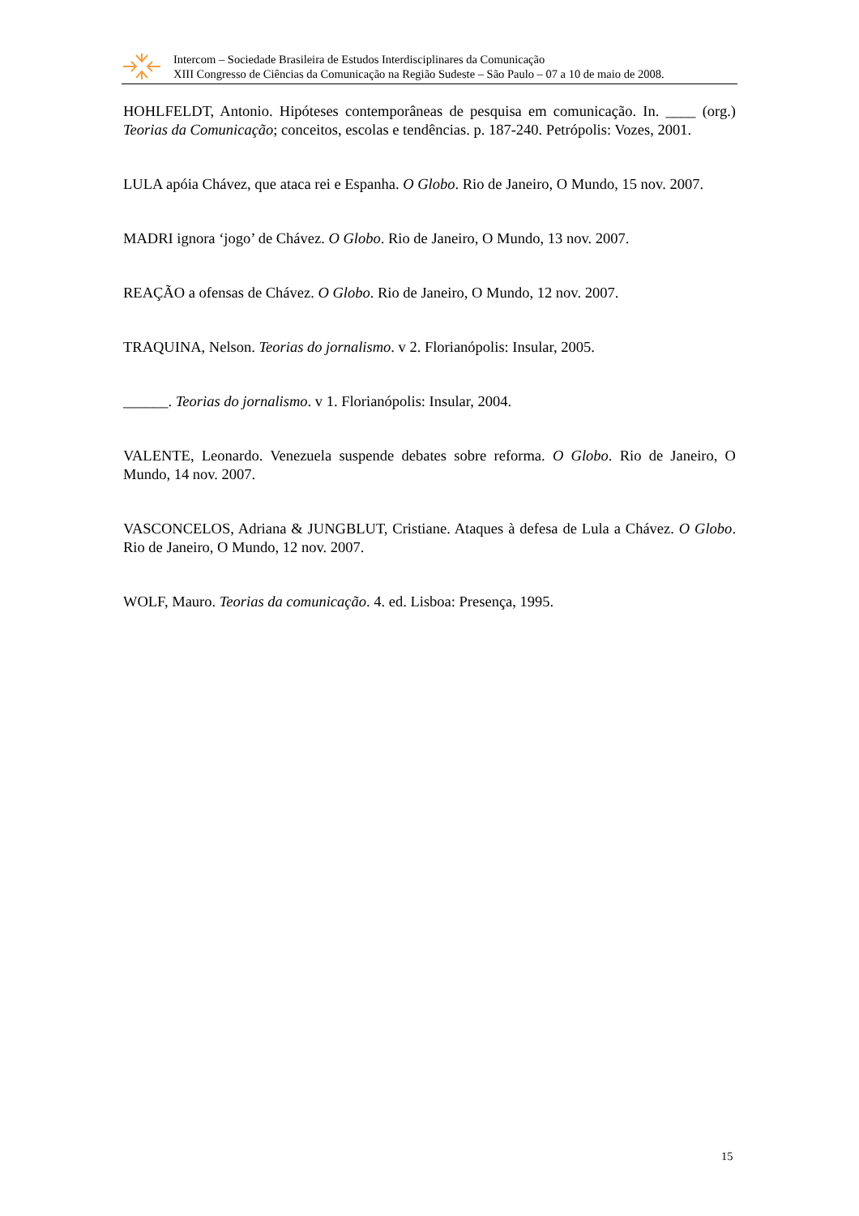Intercom – Sociedade Brasileira de Estudos Interdisciplinares da Comunicação
XIII Congresso de Ciências da Comunicação na Região Sudeste – São Paulo – 07 a 10 de maio de 2008.
HOHLFELDT, Antonio. Hipóteses contemporâneas de pesquisa em comunicação. In. ____ (org.) Teorias da Comunicação; conceitos, escolas e tendências. p. 187-240. Petrópolis: Vozes, 2001.
LULA apóia Chávez, que ataca rei e Espanha. O Globo. Rio de Janeiro, O Mundo, 15 nov. 2007.
MADRI ignora ‘jogo’ de Chávez. O Globo. Rio de Janeiro, O Mundo, 13 nov. 2007.
REAÇÃO a ofensas de Chávez. O Globo. Rio de Janeiro, O Mundo, 12 nov. 2007.
TRAQUINA, Nelson. Teorias do jornalismo. v 2. Florianópolis: Insular, 2005.
______. Teorias do jornalismo. v 1. Florianópolis: Insular, 2004.
VALENTE, Leonardo. Venezuela suspende debates sobre reforma. O Globo. Rio de Janeiro, O Mundo, 14 nov. 2007.
VASCONCELOS, Adriana & JUNGBLUT, Cristiane. Ataques à defesa de Lula a Chávez. O Globo. Rio de Janeiro, O Mundo, 12 nov. 2007.
WOLF, Mauro. Teorias da comunicação. 4. ed. Lisboa: Presença, 1995.
15